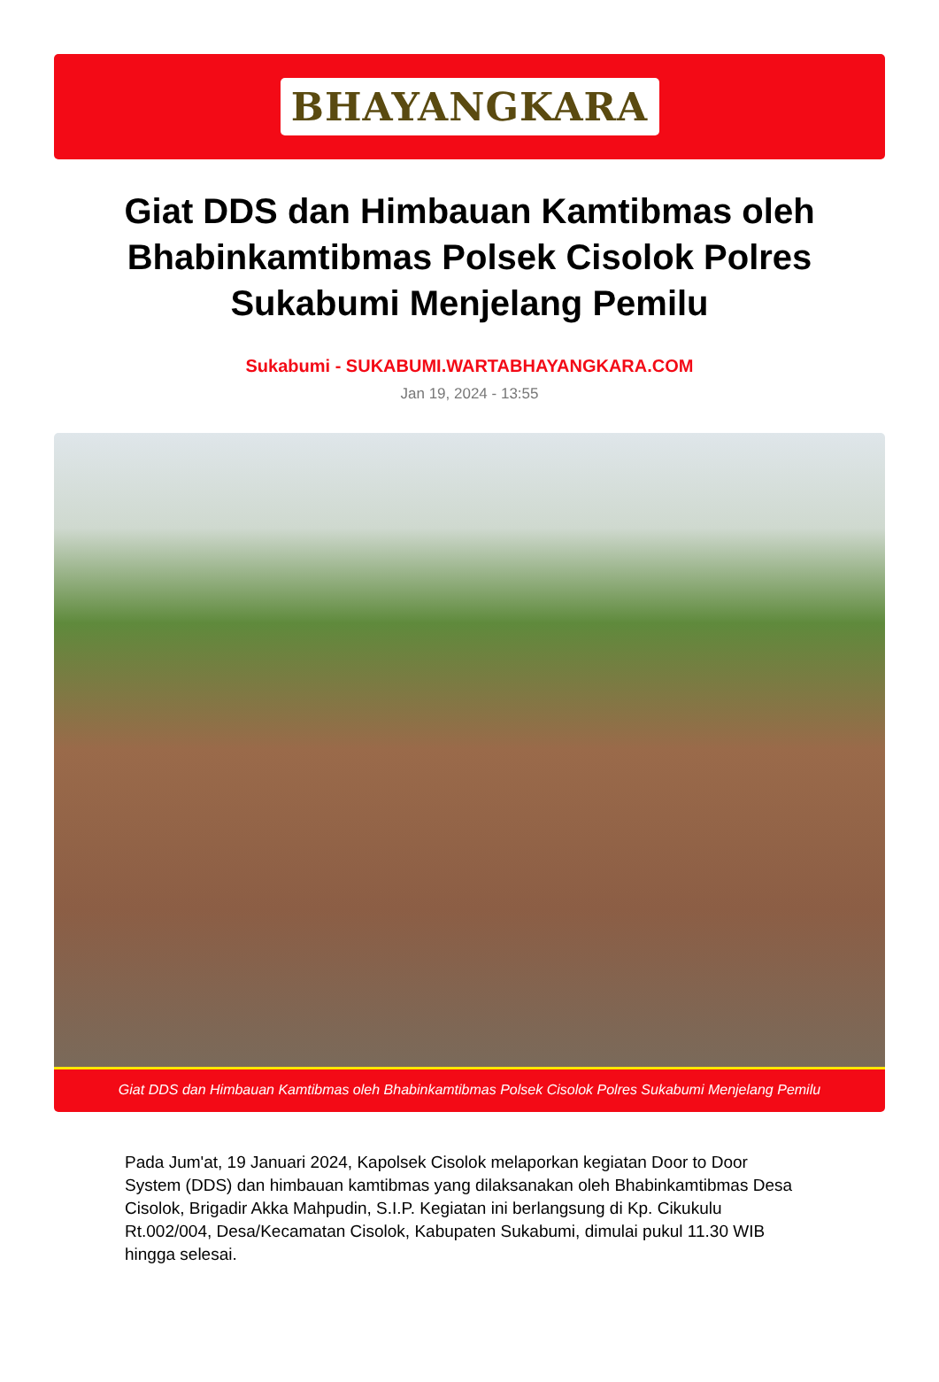BHAYANGKARA
Giat DDS dan Himbauan Kamtibmas oleh Bhabinkamtibmas Polsek Cisolok Polres Sukabumi Menjelang Pemilu
Sukabumi - SUKABUMI.WARTABHAYANGKARA.COM
Jan 19, 2024 - 13:55
Giat DDS dan Himbauan Kamtibmas oleh Bhabinkamtibmas Polsek Cisolok Polres Sukabumi Menjelang Pemilu
Pada Jum'at, 19 Januari 2024, Kapolsek Cisolok melaporkan kegiatan Door to Door System (DDS) dan himbauan kamtibmas yang dilaksanakan oleh Bhabinkamtibmas Desa Cisolok, Brigadir Akka Mahpudin, S.I.P. Kegiatan ini berlangsung di Kp. Cikukulu Rt.002/004, Desa/Kecamatan Cisolok, Kabupaten Sukabumi, dimulai pukul 11.30 WIB hingga selesai.